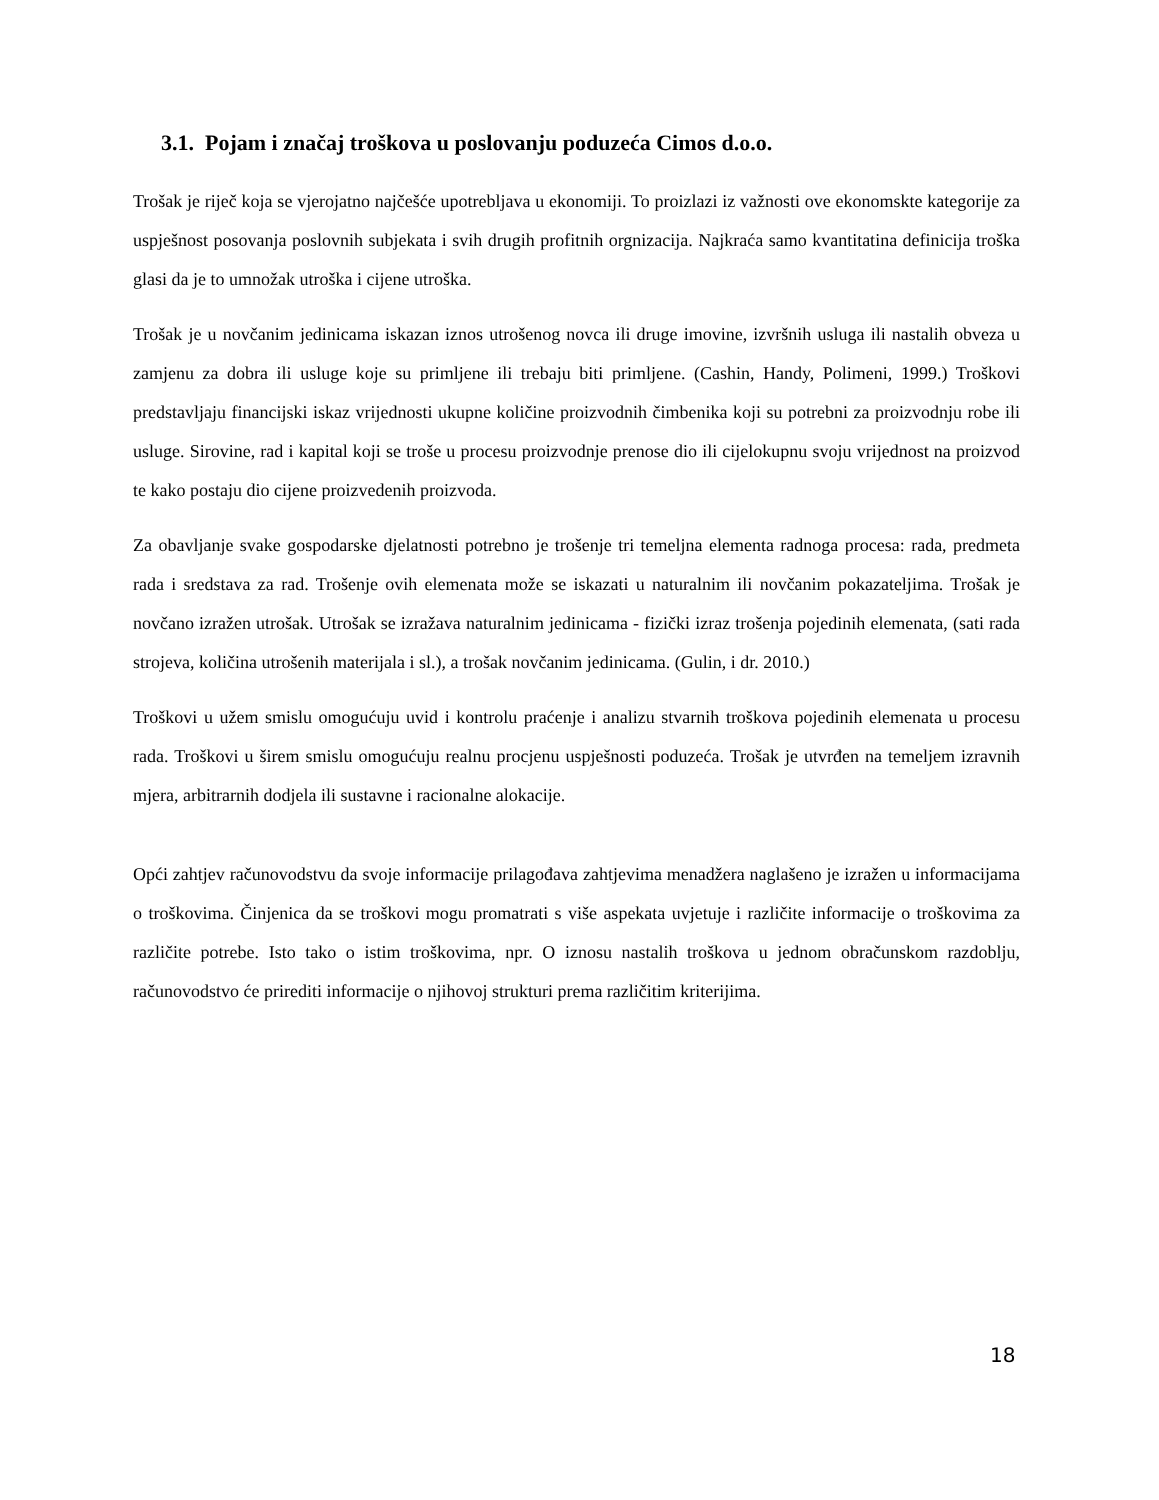3.1. Pojam i značaj troškova u poslovanju poduzeća Cimos d.o.o.
Trošak je riječ koja se vjerojatno najčešće upotrebljava u ekonomiji. To proizlazi iz važnosti ove ekonomskte kategorije za uspješnost posovanja poslovnih subjekata i svih drugih profitnih orgnizacija. Najkraća samo kvantitatina definicija troška glasi da je to umnožak utroška i cijene utroška.
Trošak je u novčanim jedinicama iskazan iznos utrošenog novca ili druge imovine, izvršnih usluga ili nastalih obveza u zamjenu za dobra ili usluge koje su primljene ili trebaju biti primljene. (Cashin, Handy, Polimeni, 1999.) Troškovi predstavljaju financijski iskaz vrijednosti ukupne količine proizvodnih čimbenika koji su potrebni za proizvodnju robe ili usluge. Sirovine, rad i kapital koji se troše u procesu proizvodnje prenose dio ili cijelokupnu svoju vrijednost na proizvod te kako postaju dio cijene proizvedenih proizvoda.
Za obavljanje svake gospodarske djelatnosti potrebno je trošenje tri temeljna elementa radnoga procesa: rada, predmeta rada i sredstava za rad. Trošenje ovih elemenata može se iskazati u naturalnim ili novčanim pokazateljima. Trošak je novčano izražen utrošak. Utrošak se izražava naturalnim jedinicama - fizički izraz trošenja pojedinih elemenata, (sati rada strojeva, količina utrošenih materijala i sl.), a trošak novčanim jedinicama. (Gulin, i dr. 2010.)
Troškovi u užem smislu omogućuju uvid i kontrolu praćenje i analizu stvarnih troškova pojedinih elemenata u procesu rada. Troškovi u širem smislu omogućuju realnu procjenu uspješnosti poduzeća. Trošak je utvrđen na temeljem izravnih mjera, arbitrarnih dodjela ili sustavne i racionalne alokacije.
Opći zahtjev računovodstvu da svoje informacije prilagođava zahtjevima menadžera naglašeno je izražen u informacijama o troškovima. Činjenica da se troškovi mogu promatrati s više aspekata uvjetuje i različite informacije o troškovima za različite potrebe. Isto tako o istim troškovima, npr. O iznosu nastalih troškova u jednom obračunskom razdoblju, računovodstvo će prirediti informacije o njihovoj strukturi prema različitim kriterijima.
18